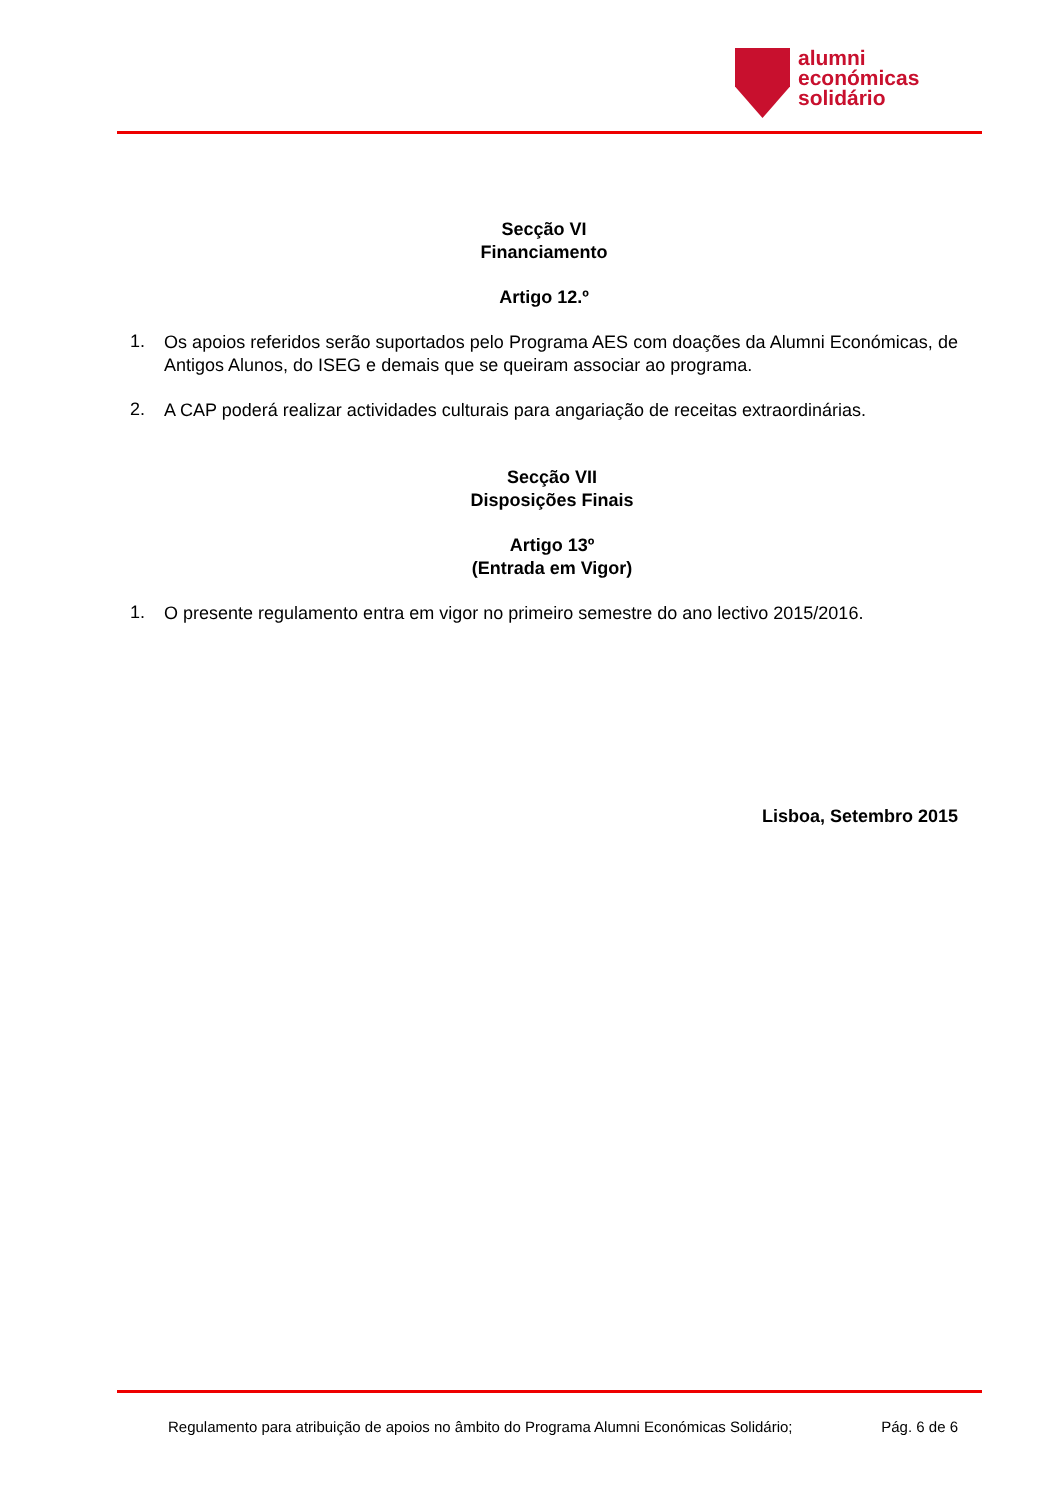alumni
económicas
solidário
Secção VI
Financiamento
Artigo 12.º
1.
Os apoios referidos serão suportados pelo Programa AES com doações da Alumni Económicas, de Antigos Alunos, do ISEG e demais que se queiram associar ao programa.
2.
A CAP poderá realizar actividades culturais para angariação de receitas extraordinárias.
Secção VII
Disposições Finais
Artigo 13º
(Entrada em Vigor)
1.
O presente regulamento entra em vigor no primeiro semestre do ano lectivo 2015/2016.
Lisboa, Setembro 2015
Regulamento para atribuição de apoios no âmbito do Programa Alumni Económicas Solidário; Pág. 6 de 6